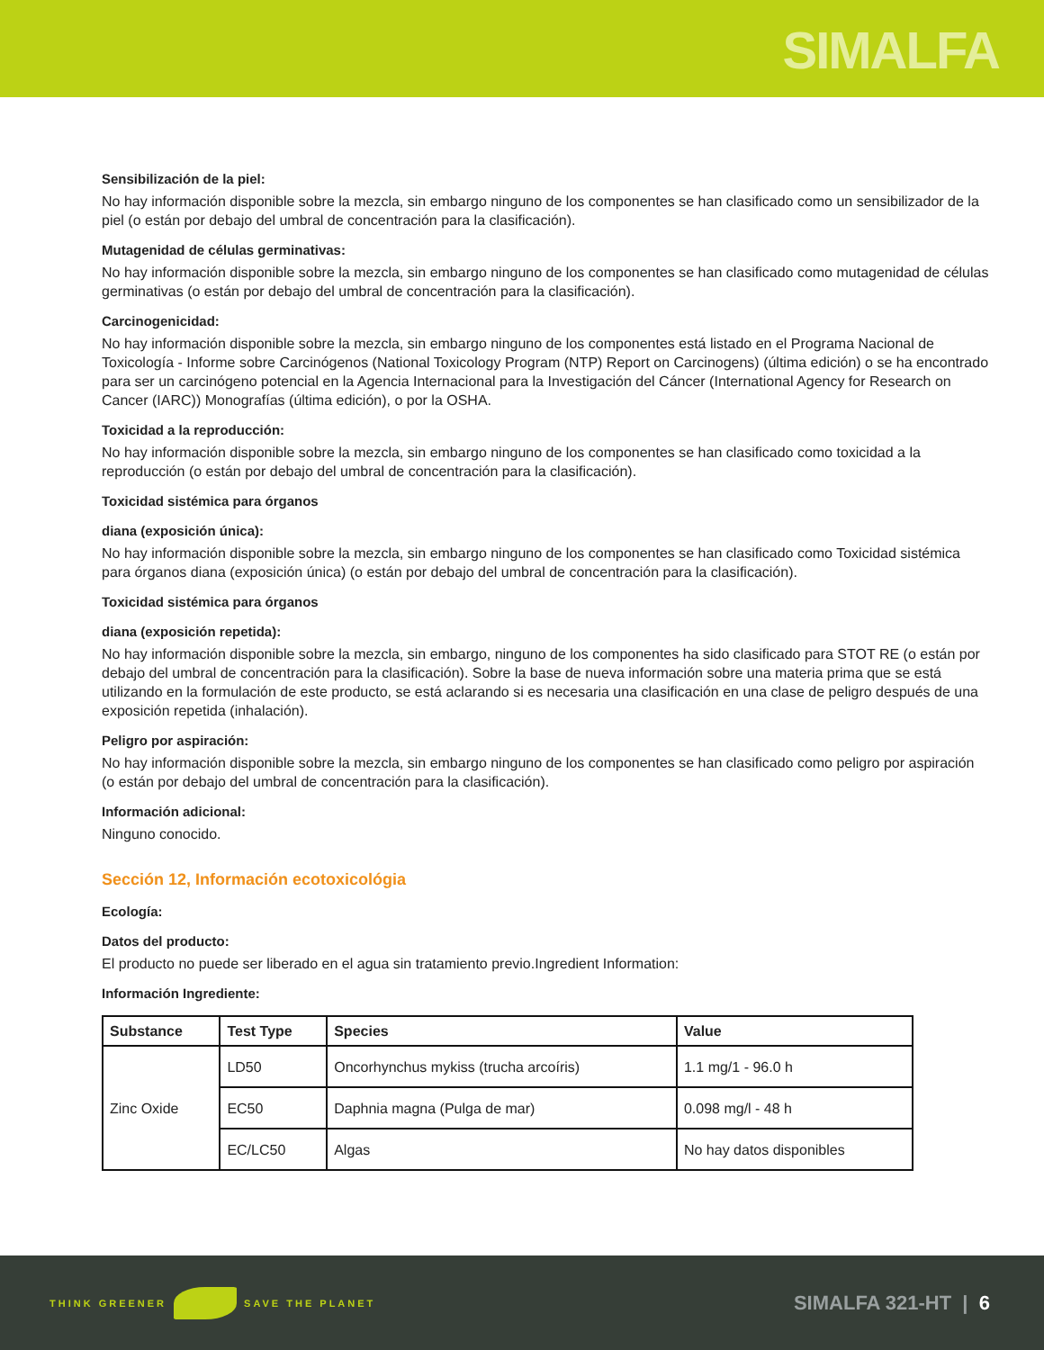SIMALFA
Sensibilización de la piel:
No hay información disponible sobre la mezcla, sin embargo ninguno de los componentes se han clasificado como un sensibilizador de la piel (o están por debajo del umbral de concentración para la clasificación).
Mutagenidad de células germinativas:
No hay información disponible sobre la mezcla, sin embargo ninguno de los componentes se han clasificado como mutagenidad de células germinativas (o están por debajo del umbral de concentración para la clasificación).
Carcinogenicidad:
No hay información disponible sobre la mezcla, sin embargo ninguno de los componentes está listado en el Programa Nacional de Toxicología - Informe sobre Carcinógenos (National Toxicology Program (NTP) Report on Carcinogens) (última edición) o se ha encontrado para ser un carcinógeno potencial en la Agencia Internacional para la Investigación del Cáncer (International Agency for Research on Cancer (IARC)) Monografías (última edición), o por la OSHA.
Toxicidad a la reproducción:
No hay información disponible sobre la mezcla, sin embargo ninguno de los componentes se han clasificado como toxicidad a la reproducción (o están por debajo del umbral de concentración para la clasificación).
Toxicidad sistémica para órganos
diana (exposición única):
No hay información disponible sobre la mezcla, sin embargo ninguno de los componentes se han clasificado como Toxicidad sistémica para órganos diana (exposición única) (o están por debajo del umbral de concentración para la clasificación).
Toxicidad sistémica para órganos
diana (exposición repetida):
No hay información disponible sobre la mezcla, sin embargo, ninguno de los componentes ha sido clasificado para STOT RE (o están por debajo del umbral de concentración para la clasificación). Sobre la base de nueva información sobre una materia prima que se está utilizando en la formulación de este producto, se está aclarando si es necesaria una clasificación en una clase de peligro después de una exposición repetida (inhalación).
Peligro por aspiración:
No hay información disponible sobre la mezcla, sin embargo ninguno de los componentes se han clasificado como peligro por aspiración (o están por debajo del umbral de concentración para la clasificación).
Información adicional:
Ninguno conocido.
Sección 12, Información ecotoxicológia
Ecología:
Datos del producto:
El producto no puede ser liberado en el agua sin tratamiento previo.Ingredient Information:
Información Ingrediente:
| Substance | Test Type | Species | Value |
| --- | --- | --- | --- |
| Zinc Oxide | LD50 | Oncorhynchus mykiss (trucha arcoíris) | 1.1 mg/1 - 96.0 h |
| | EC50 | Daphnia magna (Pulga de mar) | 0.098 mg/l - 48 h |
| | EC/LC50 | Algas | No hay datos disponibles |
THINK GREENER SAVE THE PLANET
SIMALFA 321-HT | 6